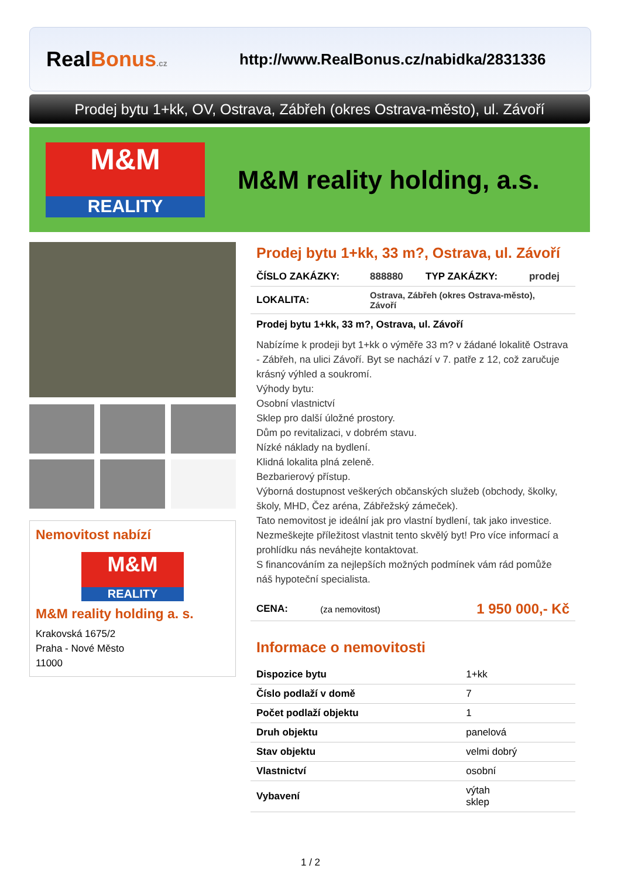RealBonus.cz
http://www.RealBonus.cz/nabidka/2831336
Prodej bytu 1+kk, OV, Ostrava, Zábřeh (okres Ostrava-město), ul. Závoří
M&M
REALITY
M&M reality holding, a.s.
Nemovitost nabízí
M&M
REALITY
M&M reality holding a. s.
Krakovská 1675/2
Praha - Nové Město
11000
Prodej bytu 1+kk, 33 m?, Ostrava, ul. Závoří
| ČÍSLO ZAKÁZKY: | 888880 | TYP ZAKÁZKY: | prodej |
| LOKALITA: | Ostrava, Zábřeh (okres Ostrava-město), Závoří | | |
Prodej bytu 1+kk, 33 m?, Ostrava, ul. Závoří
Nabízíme k prodeji byt 1+kk o výměře 33 m? v žádané lokalitě Ostrava - Zábřeh, na ulici Závoří. Byt se nachází v 7. patře z 12, což zaručuje krásný výhled a soukromí.
Výhody bytu:
Osobní vlastnictví
Sklep pro další úložné prostory.
Dům po revitalizaci, v dobrém stavu.
Nízké náklady na bydlení.
Klidná lokalita plná zeleně.
Bezbarierový přístup.
Výborná dostupnost veškerých občanských služeb (obchody, školky, školy, MHD, Čez aréna, Zábřežský zámeček).
Tato nemovitost je ideální jak pro vlastní bydlení, tak jako investice. Nezmeškejte příležitost vlastnit tento skvělý byt! Pro více informací a prohlídku nás neváhejte kontaktovat.
S financováním za nejlepších možných podmínek vám rád pomůže náš hypoteční specialista.
| CENA: | (za nemovitost) | 1 950 000,- Kč |
Informace o nemovitosti
| Dispozice bytu | 1+kk |
| Číslo podlaží v domě | 7 |
| Počet podlaží objektu | 1 |
| Druh objektu | panelová |
| Stav objektu | velmi dobrý |
| Vlastnictví | osobní |
| Vybavení | výtah sklep |
1 / 2